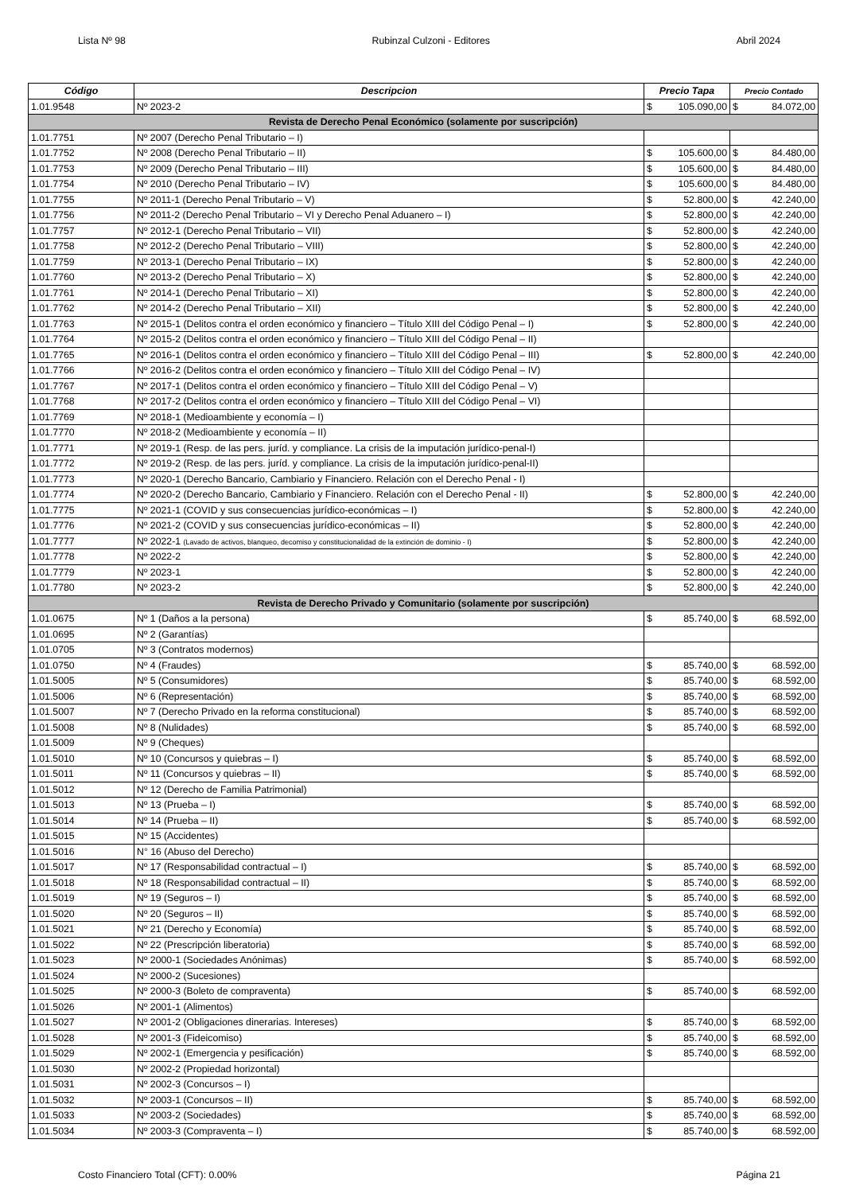Lista Nº 98 Rubinzal Culzoni - Editores Abril 2024
| Código | Descripcion | Precio Tapa | Precio Contado |
| --- | --- | --- | --- |
| 1.01.9548 | Nº 2023-2 | $ 105.090,00 | $ 84.072,00 |
| Revista de Derecho Penal Económico (solamente por suscripción) | | | |
| 1.01.7751 | Nº 2007 (Derecho Penal Tributario – I) | | |
| 1.01.7752 | Nº 2008 (Derecho Penal Tributario – II) | $ 105.600,00 | $ 84.480,00 |
| 1.01.7753 | Nº 2009 (Derecho Penal Tributario – III) | $ 105.600,00 | $ 84.480,00 |
| 1.01.7754 | Nº 2010 (Derecho Penal Tributario – IV) | $ 105.600,00 | $ 84.480,00 |
| 1.01.7755 | Nº 2011-1 (Derecho Penal Tributario – V) | $ 52.800,00 | $ 42.240,00 |
| 1.01.7756 | Nº 2011-2 (Derecho Penal Tributario – VI y Derecho Penal Aduanero – I) | $ 52.800,00 | $ 42.240,00 |
| 1.01.7757 | Nº 2012-1 (Derecho Penal Tributario – VII) | $ 52.800,00 | $ 42.240,00 |
| 1.01.7758 | Nº 2012-2 (Derecho Penal Tributario – VIII) | $ 52.800,00 | $ 42.240,00 |
| 1.01.7759 | Nº 2013-1 (Derecho Penal Tributario – IX) | $ 52.800,00 | $ 42.240,00 |
| 1.01.7760 | Nº 2013-2 (Derecho Penal Tributario – X) | $ 52.800,00 | $ 42.240,00 |
| 1.01.7761 | Nº 2014-1 (Derecho Penal Tributario – XI) | $ 52.800,00 | $ 42.240,00 |
| 1.01.7762 | Nº 2014-2 (Derecho Penal Tributario – XII) | $ 52.800,00 | $ 42.240,00 |
| 1.01.7763 | Nº 2015-1 (Delitos contra el orden económico y financiero – Título XIII del Código Penal – I) | $ 52.800,00 | $ 42.240,00 |
| 1.01.7764 | Nº 2015-2 (Delitos contra el orden económico y financiero – Título XIII del Código Penal – II) | | |
| 1.01.7765 | Nº 2016-1 (Delitos contra el orden económico y financiero – Título XIII del Código Penal – III) | $ 52.800,00 | $ 42.240,00 |
| 1.01.7766 | Nº 2016-2 (Delitos contra el orden económico y financiero – Título XIII del Código Penal – IV) | | |
| 1.01.7767 | Nº 2017-1 (Delitos contra el orden económico y financiero – Título XIII del Código Penal – V) | | |
| 1.01.7768 | Nº 2017-2 (Delitos contra el orden económico y financiero – Título XIII del Código Penal – VI) | | |
| 1.01.7769 | Nº 2018-1 (Medioambiente y economía – I) | | |
| 1.01.7770 | Nº 2018-2 (Medioambiente y economía – II) | | |
| 1.01.7771 | Nº 2019-1 (Resp. de las pers. juríd. y compliance. La crisis de la imputación jurídico-penal-I) | | |
| 1.01.7772 | Nº 2019-2 (Resp. de las pers. juríd. y compliance. La crisis de la imputación jurídico-penal-II) | | |
| 1.01.7773 | Nº 2020-1 (Derecho Bancario, Cambiario y Financiero. Relación con el Derecho Penal - I) | | |
| 1.01.7774 | Nº 2020-2 (Derecho Bancario, Cambiario y Financiero. Relación con el Derecho Penal - II) | $ 52.800,00 | $ 42.240,00 |
| 1.01.7775 | Nº 2021-1 (COVID y sus consecuencias jurídico-económicas – I) | $ 52.800,00 | $ 42.240,00 |
| 1.01.7776 | Nº 2021-2 (COVID y sus consecuencias jurídico-económicas – II) | $ 52.800,00 | $ 42.240,00 |
| 1.01.7777 | Nº 2022-1 (Lavado de activos, blanqueo, decomiso y constitucionalidad de la extinción de dominio - I) | $ 52.800,00 | $ 42.240,00 |
| 1.01.7778 | Nº 2022-2 | $ 52.800,00 | $ 42.240,00 |
| 1.01.7779 | Nº 2023-1 | $ 52.800,00 | $ 42.240,00 |
| 1.01.7780 | Nº 2023-2 | $ 52.800,00 | $ 42.240,00 |
| Revista de Derecho Privado y Comunitario (solamente por suscripción) | | | |
| 1.01.0675 | Nº 1 (Daños a la persona) | $ 85.740,00 | $ 68.592,00 |
| 1.01.0695 | Nº 2 (Garantías) | | |
| 1.01.0705 | Nº 3 (Contratos modernos) | | |
| 1.01.0750 | Nº 4 (Fraudes) | $ 85.740,00 | $ 68.592,00 |
| 1.01.5005 | Nº 5 (Consumidores) | $ 85.740,00 | $ 68.592,00 |
| 1.01.5006 | Nº 6 (Representación) | $ 85.740,00 | $ 68.592,00 |
| 1.01.5007 | Nº 7 (Derecho Privado en la reforma constitucional) | $ 85.740,00 | $ 68.592,00 |
| 1.01.5008 | Nº 8 (Nulidades) | $ 85.740,00 | $ 68.592,00 |
| 1.01.5009 | Nº 9 (Cheques) | | |
| 1.01.5010 | Nº 10 (Concursos y quiebras – I) | $ 85.740,00 | $ 68.592,00 |
| 1.01.5011 | Nº 11 (Concursos y quiebras – II) | $ 85.740,00 | $ 68.592,00 |
| 1.01.5012 | Nº 12 (Derecho de Familia Patrimonial) | | |
| 1.01.5013 | Nº 13 (Prueba – I) | $ 85.740,00 | $ 68.592,00 |
| 1.01.5014 | Nº 14 (Prueba – II) | $ 85.740,00 | $ 68.592,00 |
| 1.01.5015 | Nº 15 (Accidentes) | | |
| 1.01.5016 | N° 16 (Abuso del Derecho) | | |
| 1.01.5017 | Nº 17 (Responsabilidad contractual – I) | $ 85.740,00 | $ 68.592,00 |
| 1.01.5018 | Nº 18 (Responsabilidad contractual – II) | $ 85.740,00 | $ 68.592,00 |
| 1.01.5019 | Nº 19 (Seguros – I) | $ 85.740,00 | $ 68.592,00 |
| 1.01.5020 | Nº 20 (Seguros – II) | $ 85.740,00 | $ 68.592,00 |
| 1.01.5021 | Nº 21 (Derecho y Economía) | $ 85.740,00 | $ 68.592,00 |
| 1.01.5022 | Nº 22 (Prescripción liberatoria) | $ 85.740,00 | $ 68.592,00 |
| 1.01.5023 | Nº 2000-1 (Sociedades Anónimas) | $ 85.740,00 | $ 68.592,00 |
| 1.01.5024 | Nº 2000-2 (Sucesiones) | | |
| 1.01.5025 | Nº 2000-3 (Boleto de compraventa) | $ 85.740,00 | $ 68.592,00 |
| 1.01.5026 | Nº 2001-1 (Alimentos) | | |
| 1.01.5027 | Nº 2001-2 (Obligaciones dinerarias. Intereses) | $ 85.740,00 | $ 68.592,00 |
| 1.01.5028 | Nº 2001-3 (Fideicomiso) | $ 85.740,00 | $ 68.592,00 |
| 1.01.5029 | Nº 2002-1 (Emergencia y pesificación) | $ 85.740,00 | $ 68.592,00 |
| 1.01.5030 | Nº 2002-2 (Propiedad horizontal) | | |
| 1.01.5031 | Nº 2002-3 (Concursos – I) | | |
| 1.01.5032 | Nº 2003-1 (Concursos – II) | $ 85.740,00 | $ 68.592,00 |
| 1.01.5033 | Nº 2003-2 (Sociedades) | $ 85.740,00 | $ 68.592,00 |
| 1.01.5034 | Nº 2003-3 (Compraventa – I) | $ 85.740,00 | $ 68.592,00 |
Costo Financiero Total (CFT): 0.00% Página 21